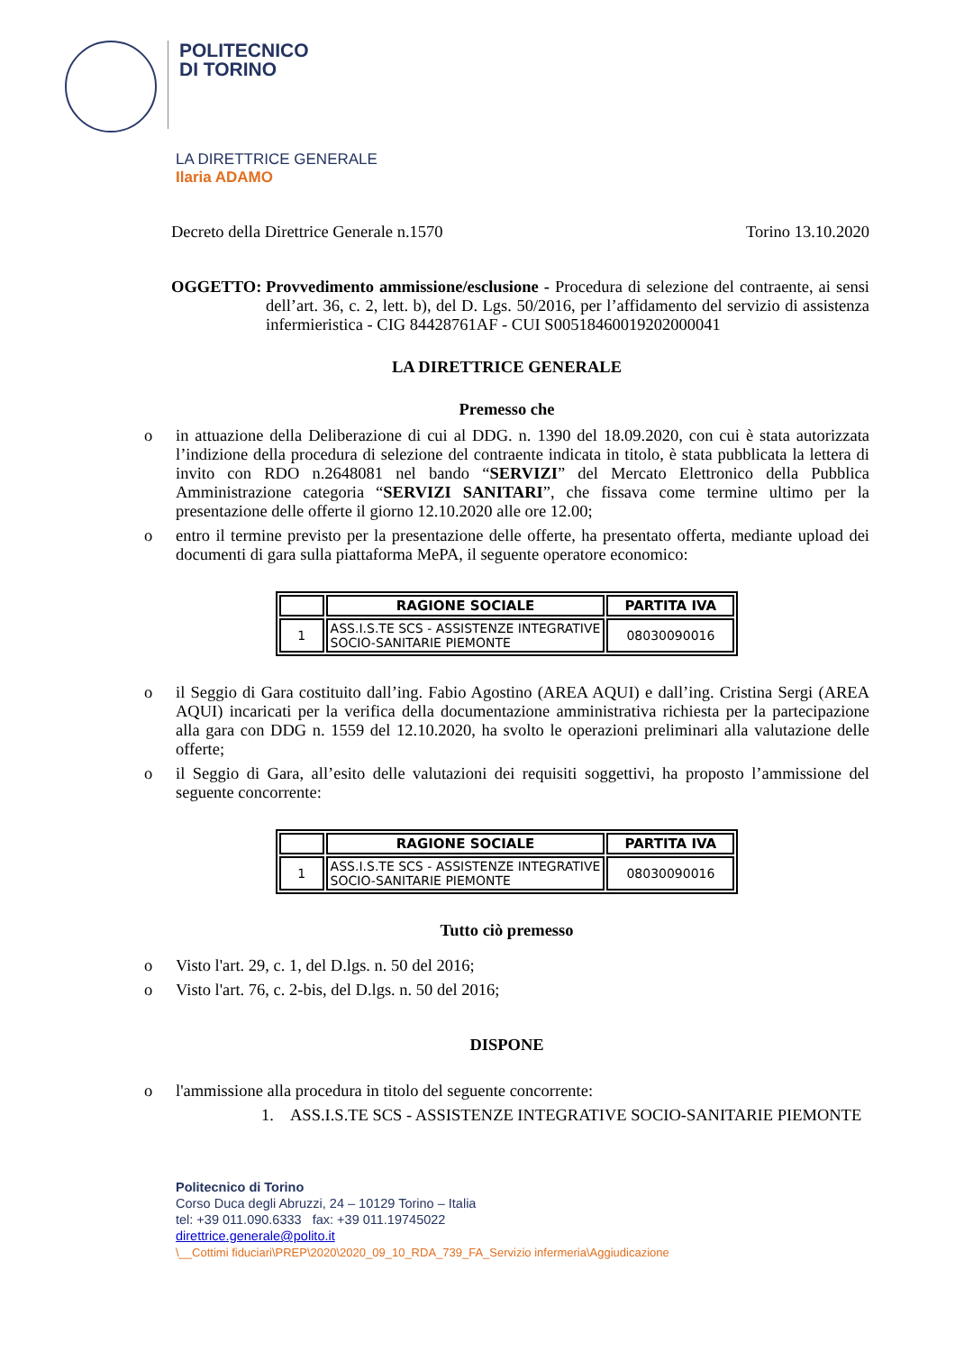POLITECNICO
DI TORINO
LA DIRETTRICE GENERALE
Ilaria ADAMO
Decreto della Direttrice Generale n.1570 Torino 13.10.2020
OGGETTO: Provvedimento ammissione/esclusione - Procedura di selezione del contraente, ai sensi dell’art. 36, c. 2, lett. b), del D. Lgs. 50/2016, per l’affidamento del servizio di assistenza infermieristica - CIG 84428761AF - CUI S00518460019202000041
LA DIRETTRICE GENERALE
Premesso che
o in attuazione della Deliberazione di cui al DDG. n. 1390 del 18.09.2020, con cui è stata autorizzata l’indizione della procedura di selezione del contraente indicata in titolo, è stata pubblicata la lettera di invito con RDO n.2648081 nel bando “SERVIZI” del Mercato Elettronico della Pubblica Amministrazione categoria “SERVIZI SANITARI”, che fissava come termine ultimo per la presentazione delle offerte il giorno 12.10.2020 alle ore 12.00;
o entro il termine previsto per la presentazione delle offerte, ha presentato offerta, mediante upload dei documenti di gara sulla piattaforma MePA, il seguente operatore economico:
| | RAGIONE SOCIALE | PARTITA IVA |
| --- | --- | --- |
| 1 | ASS.I.S.TE SCS - ASSISTENZE INTEGRATIVE SOCIO-SANITARIE PIEMONTE | 08030090016 |
o il Seggio di Gara costituito dall’ing. Fabio Agostino (AREA AQUI) e dall’ing. Cristina Sergi (AREA AQUI) incaricati per la verifica della documentazione amministrativa richiesta per la partecipazione alla gara con DDG n. 1559 del 12.10.2020, ha svolto le operazioni preliminari alla valutazione delle offerte;
o il Seggio di Gara, all’esito delle valutazioni dei requisiti soggettivi, ha proposto l’ammissione del seguente concorrente:
| | RAGIONE SOCIALE | PARTITA IVA |
| --- | --- | --- |
| 1 | ASS.I.S.TE SCS - ASSISTENZE INTEGRATIVE SOCIO-SANITARIE PIEMONTE | 08030090016 |
Tutto ciò premesso
o Visto l'art. 29, c. 1, del D.lgs. n. 50 del 2016;
o Visto l'art. 76, c. 2-bis, del D.lgs. n. 50 del 2016;
DISPONE
o l'ammissione alla procedura in titolo del seguente concorrente:
1. ASS.I.S.TE SCS - ASSISTENZE INTEGRATIVE SOCIO-SANITARIE PIEMONTE
Politecnico di Torino
Corso Duca degli Abruzzi, 24 – 10129 Torino – Italia
tel: +39 011.090.6333 fax: +39 011.19745022
direttrice.generale@polito.it
\__Cottimi fiduciari\PREP\2020\2020_09_10_RDA_739_FA_Servizio infermeria\Aggiudicazione